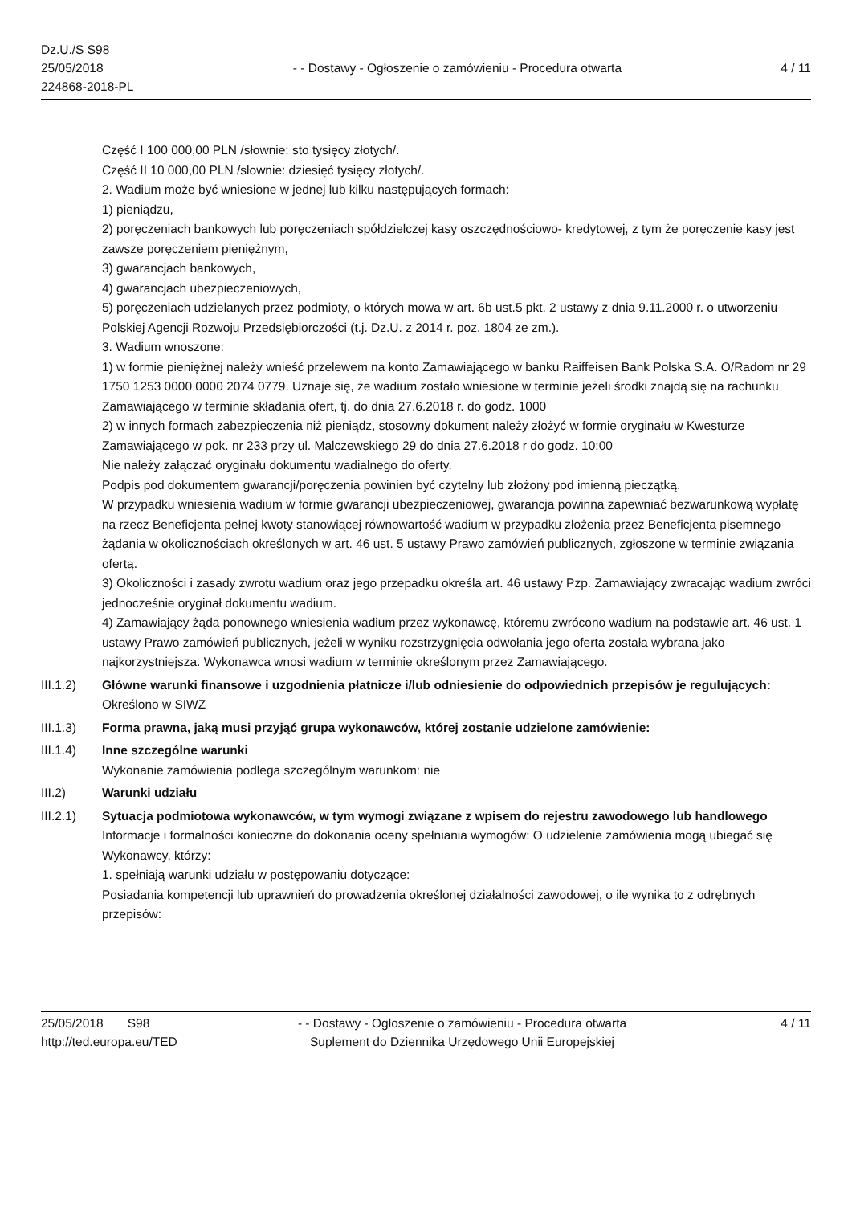Dz.U./S S98
25/05/2018
224868-2018-PL
- - Dostawy - Ogłoszenie o zamówieniu - Procedura otwarta
4 / 11
Część I 100 000,00 PLN /słownie: sto tysięcy złotych/.
Część II 10 000,00 PLN /słownie: dziesięć tysięcy złotych/.
2. Wadium może być wniesione w jednej lub kilku następujących formach:
1) pieniądzu,
2) poręczeniach bankowych lub poręczeniach spółdzielczej kasy oszczędnościowo- kredytowej, z tym że poręczenie kasy jest zawsze poręczeniem pieniężnym,
3) gwarancjach bankowych,
4) gwarancjach ubezpieczeniowych,
5) poręczeniach udzielanych przez podmioty, o których mowa w art. 6b ust.5 pkt. 2 ustawy z dnia 9.11.2000 r. o utworzeniu Polskiej Agencji Rozwoju Przedsiębiorczości (t.j. Dz.U. z 2014 r. poz. 1804 ze zm.).
3. Wadium wnoszone:
1) w formie pieniężnej należy wnieść przelewem na konto Zamawiającego w banku Raiffeisen Bank Polska S.A. O/Radom nr 29 1750 1253 0000 0000 2074 0779. Uznaje się, że wadium zostało wniesione w terminie jeżeli środki znajdą się na rachunku Zamawiającego w terminie składania ofert, tj. do dnia 27.6.2018 r. do godz. 1000
2) w innych formach zabezpieczenia niż pieniądz, stosowny dokument należy złożyć w formie oryginału w Kwesturze Zamawiającego w pok. nr 233 przy ul. Malczewskiego 29 do dnia 27.6.2018 r do godz. 10:00
Nie należy załączać oryginału dokumentu wadialnego do oferty.
Podpis pod dokumentem gwarancji/poręczenia powinien być czytelny lub złożony pod imienną pieczątką.
W przypadku wniesienia wadium w formie gwarancji ubezpieczeniowej, gwarancja powinna zapewniać bezwarunkową wypłatę na rzecz Beneficjenta pełnej kwoty stanowiącej równowartość wadium w przypadku złożenia przez Beneficjenta pisemnego żądania w okolicznościach określonych w art. 46 ust. 5 ustawy Prawo zamówień publicznych, zgłoszone w terminie związania ofertą.
3) Okoliczności i zasady zwrotu wadium oraz jego przepadku określa art. 46 ustawy Pzp. Zamawiający zwracając wadium zwróci jednocześnie oryginał dokumentu wadium.
4) Zamawiający żąda ponownego wniesienia wadium przez wykonawcę, któremu zwrócono wadium na podstawie art. 46 ust. 1 ustawy Prawo zamówień publicznych, jeżeli w wyniku rozstrzygnięcia odwołania jego oferta została wybrana jako najkorzystniejsza. Wykonawca wnosi wadium w terminie określonym przez Zamawiającego.
III.1.2) Główne warunki finansowe i uzgodnienia płatnicze i/lub odniesienie do odpowiednich przepisów je regulujących:
Określono w SIWZ
III.1.3) Forma prawna, jaką musi przyjąć grupa wykonawców, której zostanie udzielone zamówienie:
III.1.4) Inne szczególne warunki
Wykonanie zamówienia podlega szczególnym warunkom: nie
III.2) Warunki udziału
III.2.1) Sytuacja podmiotowa wykonawców, w tym wymogi związane z wpisem do rejestru zawodowego lub handlowego
Informacje i formalności konieczne do dokonania oceny spełniania wymogów: O udzielenie zamówienia mogą ubiegać się Wykonawcy, którzy:
1. spełniają warunki udziału w postępowaniu dotyczące:
Posiadania kompetencji lub uprawnień do prowadzenia określonej działalności zawodowej, o ile wynika to z odrębnych przepisów:
25/05/2018 S98
http://ted.europa.eu/TED
- - Dostawy - Ogłoszenie o zamówieniu - Procedura otwarta
Suplement do Dziennika Urzędowego Unii Europejskiej
4 / 11